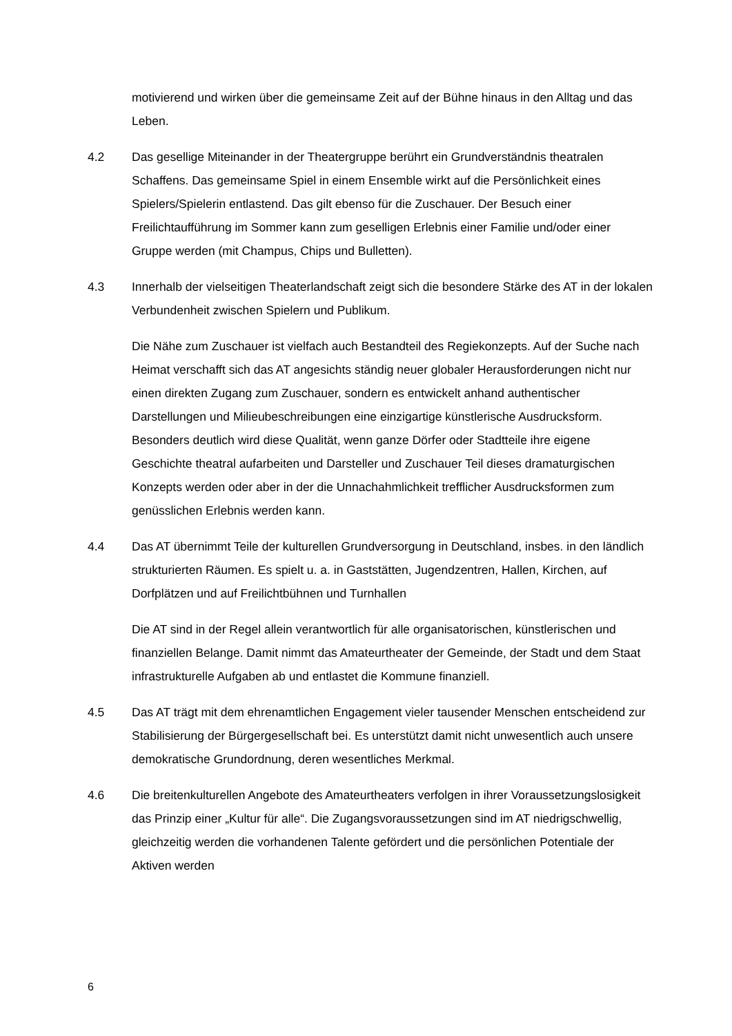motivierend und wirken über die gemeinsame Zeit auf der Bühne hinaus in den Alltag und das Leben.
4.2 Das gesellige Miteinander in der Theatergruppe berührt ein Grundverständnis theatralen Schaffens. Das gemeinsame Spiel in einem Ensemble wirkt auf die Persönlichkeit eines Spielers/Spielerin entlastend. Das gilt ebenso für die Zuschauer. Der Besuch einer Freilichtaufführung im Sommer kann zum geselligen Erlebnis einer Familie und/oder einer Gruppe werden (mit Champus, Chips und Bulletten).
4.3 Innerhalb der vielseitigen Theaterlandschaft zeigt sich die besondere Stärke des AT in der lokalen Verbundenheit zwischen Spielern und Publikum.
Die Nähe zum Zuschauer ist vielfach auch Bestandteil des Regiekonzepts. Auf der Suche nach Heimat verschafft sich das AT angesichts ständig neuer globaler Herausforderungen nicht nur einen direkten Zugang zum Zuschauer, sondern es entwickelt anhand authentischer Darstellungen und Milieubeschreibungen eine einzigartige künstlerische Ausdrucksform. Besonders deutlich wird diese Qualität, wenn ganze Dörfer oder Stadtteile ihre eigene Geschichte theatral aufarbeiten und Darsteller und Zuschauer Teil dieses dramaturgischen Konzepts werden oder aber in der die Unnachahmlichkeit trefflicher Ausdrucksformen zum genüsslichen Erlebnis werden kann.
4.4 Das AT übernimmt Teile der kulturellen Grundversorgung in Deutschland, insbes. in den ländlich strukturierten Räumen. Es spielt u. a. in Gaststätten, Jugendzentren, Hallen, Kirchen, auf Dorfplätzen und auf Freilichtbühnen und Turnhallen
Die AT sind in der Regel allein verantwortlich für alle organisatorischen, künstlerischen und finanziellen Belange. Damit nimmt das Amateurtheater der Gemeinde, der Stadt und dem Staat infrastrukturelle Aufgaben ab und entlastet die Kommune finanziell.
4.5 Das AT trägt mit dem ehrenamtlichen Engagement vieler tausender Menschen entscheidend zur Stabilisierung der Bürgergesellschaft bei. Es unterstützt damit nicht unwesentlich auch unsere demokratische Grundordnung, deren wesentliches Merkmal.
4.6 Die breitenkulturellen Angebote des Amateurtheaters verfolgen in ihrer Voraussetzungslosigkeit das Prinzip einer „Kultur für alle“. Die Zugangsvoraussetzungen sind im AT niedrigschwellig, gleichzeitig werden die vorhandenen Talente gefördert und die persönlichen Potentiale der Aktiven werden
6